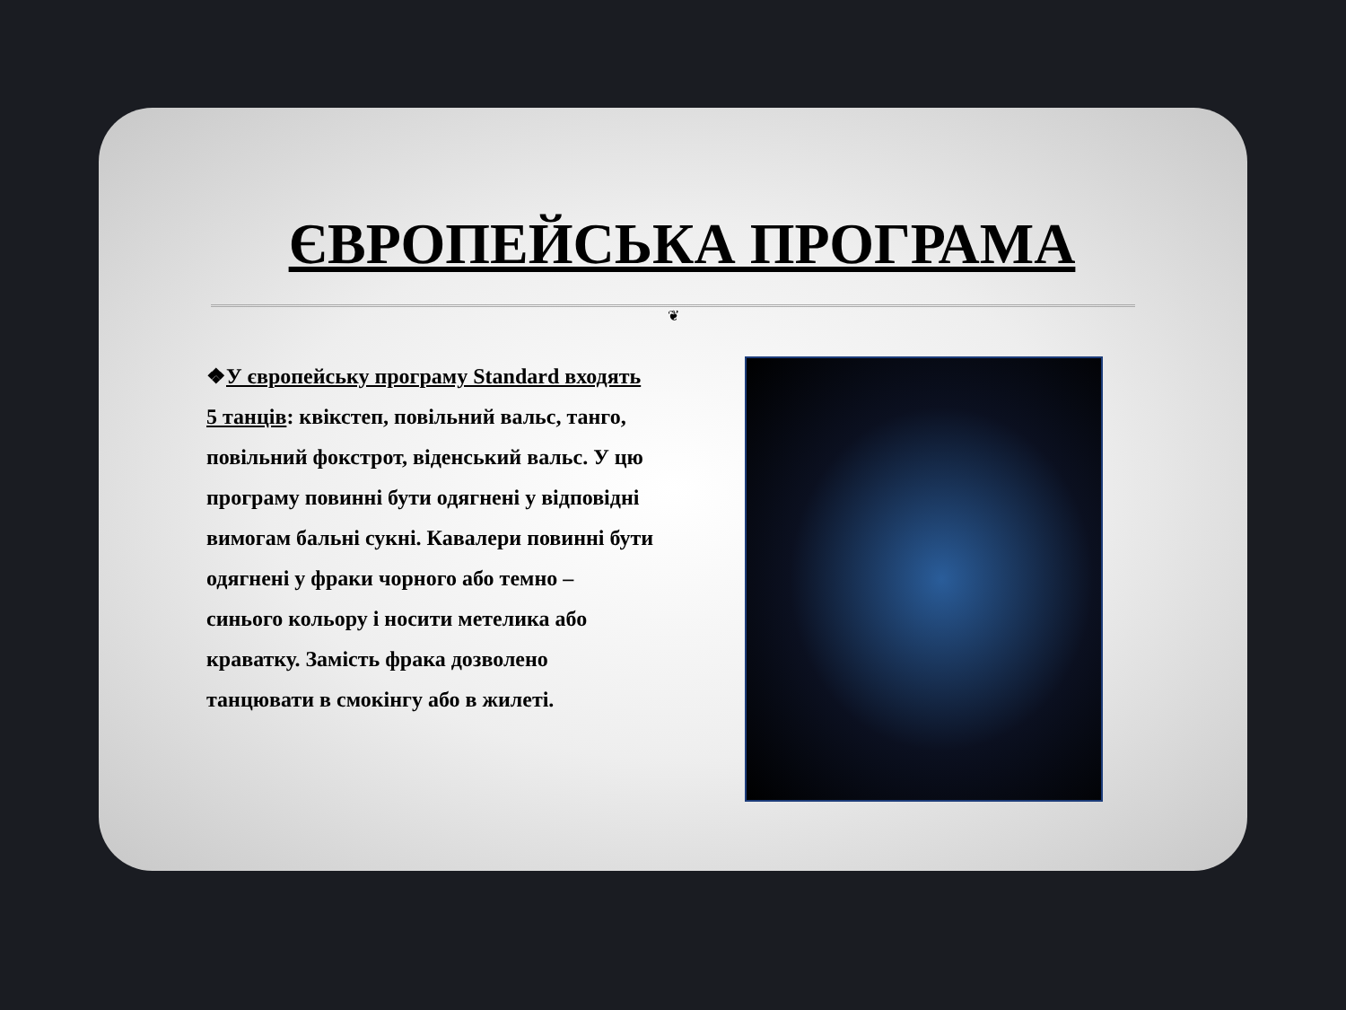ЄВРОПЕЙСЬКА ПРОГРАМА
❦
❖У європейську програму Standard входять 5 танців: квікстеп, повільний вальс, танго, повільний фокстрот, віденський вальс. У цю програму повинні бути одягнені у відповідні вимогам бальні сукні. Кавалери повинні бути одягнені у фраки чорного або темно – синього кольору і носити метелика або краватку. Замість фрака дозволено танцювати в смокінгу або в жилеті.